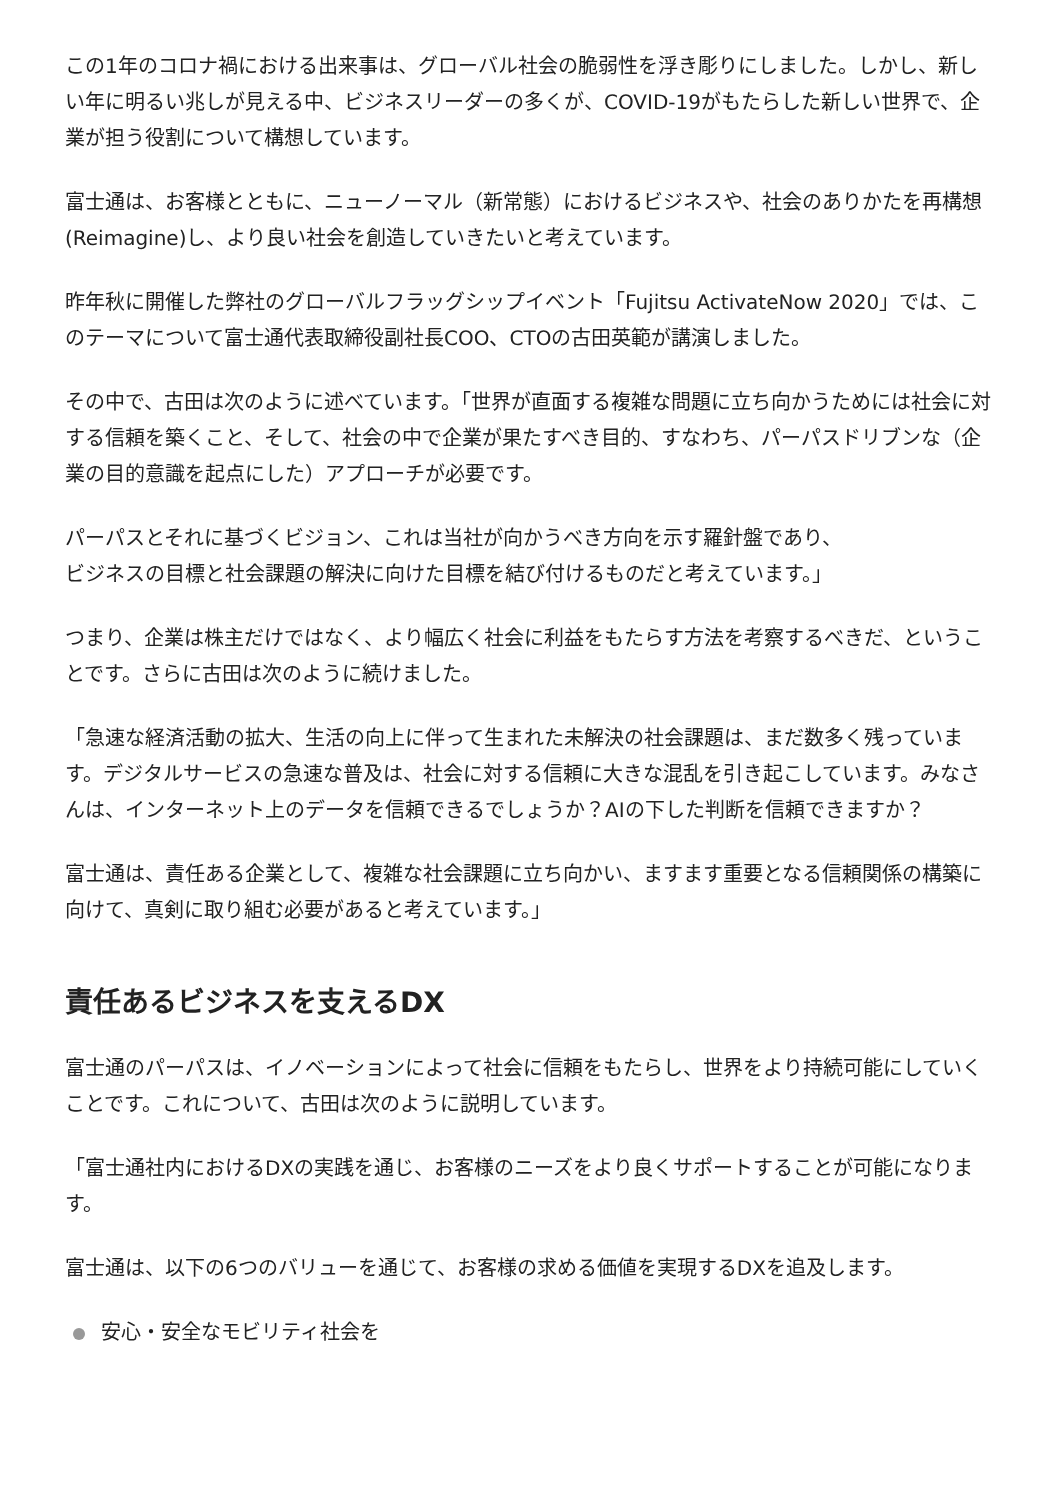この1年のコロナ禍における出来事は、グローバル社会の脆弱性を浮き彫りにしました。しかし、新しい年に明るい兆しが見える中、ビジネスリーダーの多くが、COVID-19がもたらした新しい世界で、企業が担う役割について構想しています。
富士通は、お客様とともに、ニューノーマル（新常態）におけるビジネスや、社会のありかたを再構想(Reimagine)し、より良い社会を創造していきたいと考えています。
昨年秋に開催した弊社のグローバルフラッグシップイベント「Fujitsu ActivateNow 2020」では、このテーマについて富士通代表取締役副社長COO、CTOの古田英範が講演しました。
その中で、古田は次のように述べています。「世界が直面する複雑な問題に立ち向かうためには社会に対する信頼を築くこと、そして、社会の中で企業が果たすべき目的、すなわち、パーパスドリブンな（企業の目的意識を起点にした）アプローチが必要です。
パーパスとそれに基づくビジョン、これは当社が向かうべき方向を示す羅針盤であり、
ビジネスの目標と社会課題の解決に向けた目標を結び付けるものだと考えています。」
つまり、企業は株主だけではなく、より幅広く社会に利益をもたらす方法を考察するべきだ、ということです。さらに古田は次のように続けました。
「急速な経済活動の拡大、生活の向上に伴って生まれた未解決の社会課題は、まだ数多く残っています。デジタルサービスの急速な普及は、社会に対する信頼に大きな混乱を引き起こしています。みなさんは、インターネット上のデータを信頼できるでしょうか？AIの下した判断を信頼できますか？
富士通は、責任ある企業として、複雑な社会課題に立ち向かい、ますます重要となる信頼関係の構築に向けて、真剣に取り組む必要があると考えています。」
責任あるビジネスを支えるDX
富士通のパーパスは、イノベーションによって社会に信頼をもたらし、世界をより持続可能にしていくことです。これについて、古田は次のように説明しています。
「富士通社内におけるDXの実践を通じ、お客様のニーズをより良くサポートすることが可能になります。
富士通は、以下の6つのバリューを通じて、お客様の求める価値を実現するDXを追及します。
安心・安全なモビリティ社会を